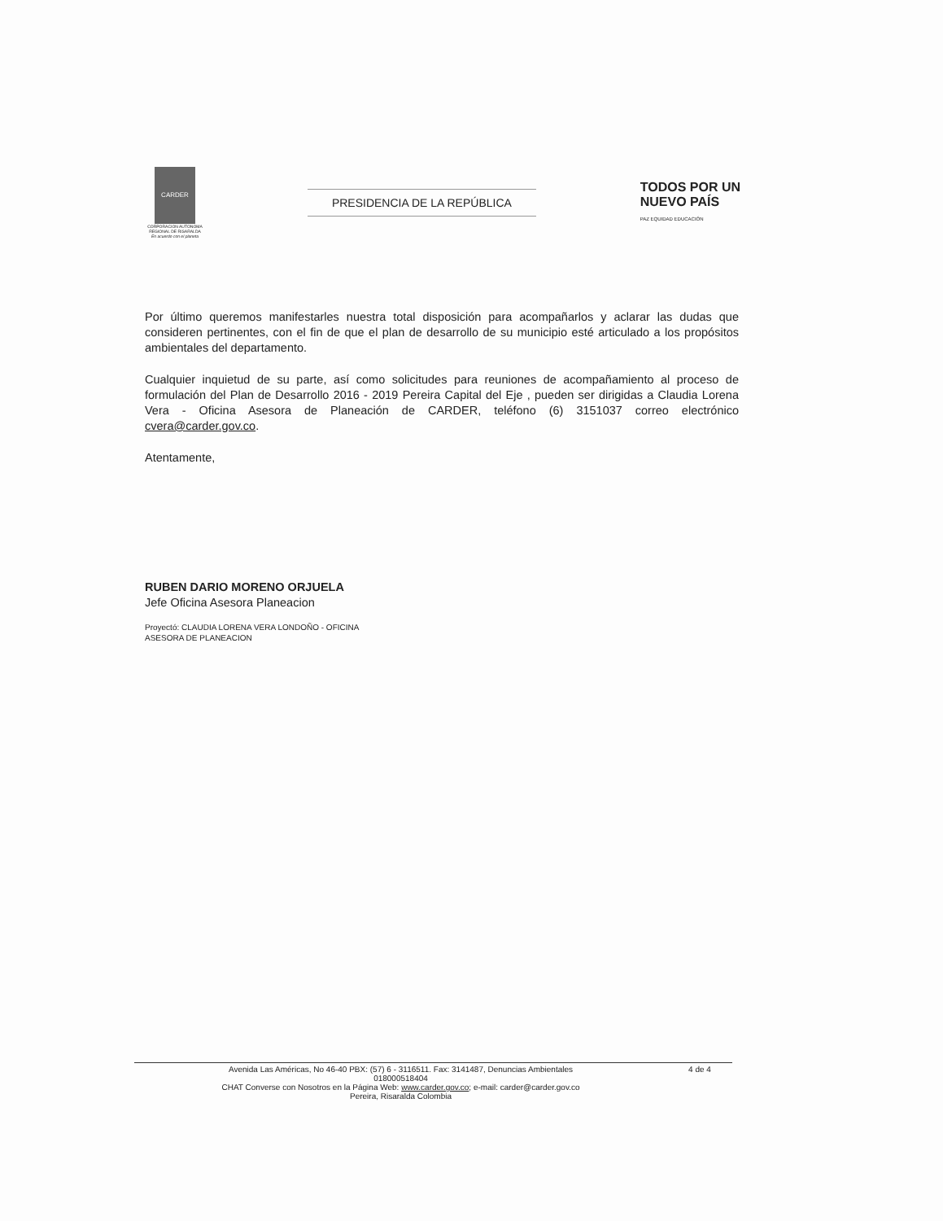CARDER
CORPORACION AUTONOMA REGIONAL DE RISARALDA
En acuerdo con el planeta
PRESIDENCIA DE LA REPÚBLICA
TODOS POR UN
NUEVO PAÍS
PAZ EQUIDAD EDUCACIÓN
Por último queremos manifestarles nuestra total disposición para acompañarlos y aclarar las dudas que consideren pertinentes, con el fin de que el plan de desarrollo de su municipio esté articulado a los propósitos ambientales del departamento.
Cualquier inquietud de su parte, así como solicitudes para reuniones de acompañamiento al proceso de formulación del Plan de Desarrollo 2016 - 2019 Pereira Capital del Eje , pueden ser dirigidas a Claudia Lorena Vera - Oficina Asesora de Planeación de CARDER, teléfono (6) 3151037 correo electrónico cvera@carder.gov.co.
Atentamente,
RUBEN DARIO MORENO ORJUELA
Jefe Oficina Asesora Planeacion
Proyectó: CLAUDIA LORENA VERA LONDOÑO - OFICINA
ASESORA DE PLANEACION
Avenida Las Américas, No 46-40 PBX: (57) 6 - 3116511. Fax: 3141487, Denuncias Ambientales
018000518404 4 de 4
CHAT Converse con Nosotros en la Página Web: www.carder.gov.co; e-mail: carder@carder.gov.co
Pereira, Risaralda Colombia